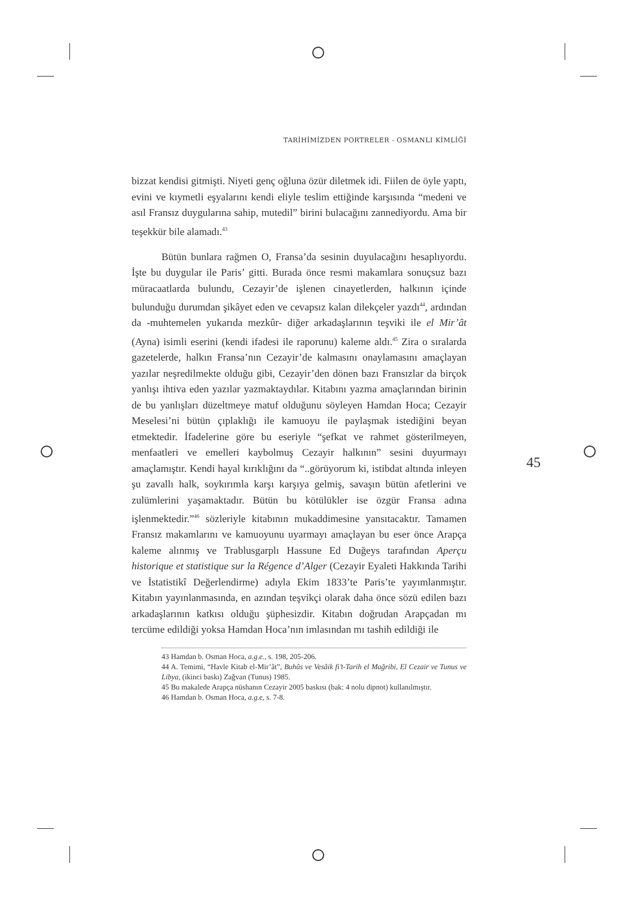TARİHİMİZDEN PORTRELER - OSMANLI KİMLİĞİ
bizzat kendisi gitmişti. Niyeti genç oğluna özür diletmek idi. Fiilen de öyle yaptı, evini ve kıymetli eşyalarını kendi eliyle teslim ettiğinde karşısında “medeni ve asıl Fransız duygularına sahip, mutedil” birini bulacağını zannediyordu. Ama bir teşekkür bile alamadı.<sup>43</sup>
Bütün bunlara rağmen O, Fransa’da sesinin duyulacağını hesaplıyordu. İşte bu duygular ile Paris’ gitti. Burada önce resmi makamlara sonuçsuz bazı müracaatlarda bulundu, Cezayir’de işlenen cinayetlerden, halkının içinde bulunduğu durumdan şikâyet eden ve cevapsız kalan dilekçeler yazdı<sup>44</sup>, ardından da -muhtemelen yukarıda mezkûr- diğer arkadaşlarının teşviki ile el Mir’ât (Ayna) isimli eserini (kendi ifadesi ile raporunu) kaleme aldı.<sup>45</sup> Zira o sıralarda gazetelerde, halkın Fransa’nın Cezayir’de kalmasını onaylamasını amaçlayan yazılar neşredilmekte olduğu gibi, Cezayir’den dönen bazı Fransızlar da birçok yanlışı ihtiva eden yazılar yazmaktaydılar. Kitabını yazma amaçlarından birinin de bu yanlışları düzeltmeye matuf olduğunu söyleyen Hamdan Hoca; Cezayir Meselesi’ni bütün çıplaklığı ile kamuoyu ile paylaşmak istediğini beyan etmektedir. İfadelerine göre bu eseriyle “şefkat ve rahmet gösterilmeyen, menfaatleri ve emelleri kaybolmuş Cezayir halkının” sesini duyurmayı amaçlamıştır. Kendi hayal kırıklığını da “..görüyorum ki, istibdat altında inleyen şu zavallı halk, soykırımla karşı karşıya gelmiş, savaşın bütün afetlerini ve zulümlerini yaşamaktadır. Bütün bu kötülükler ise özgür Fransa adına işlenmektedir.”<sup>46</sup> sözleriyle kitabının mukaddimesine yansıtacaktır. Tamamen Fransız makamlarını ve kamuoyunu uyarmayı amaçlayan bu eser önce Arapça kaleme alınmış ve Trablusgarplı Hassune Ed Duğeys tarafından Aperçu historique et statistique sur la Régence d’Alger (Cezayir Eyaleti Hakkında Tarihi ve İstatistikî Değerlendirme) adıyla Ekim 1833’te Paris’te yayımlanmıştır. Kitabın yayınlanmasında, en azından teşvikçi olarak daha önce sözü edilen bazı arkadaşlarının katkısı olduğu şüphesizdir. Kitabın doğrudan Arapçadan mı tercüme edildiği yoksa Hamdan Hoca’nın imlasından mı tashih edildiği ile
43 Hamdan b. Osman Hoca, a.g.e., s. 198, 205-206.
44 A. Temimi, “Havle Kitab el-Mir’ât”, Buhûs ve Vesâik fi’t-Tarih el Mağribi, El Cezair ve Tunus ve Libya, (ikinci baskı) Zağvan (Tunus) 1985.
45 Bu makalede Arapça nüshanın Cezayir 2005 baskısı (bak: 4 nolu dipnot) kullanılmıştır.
46 Hamdan b. Osman Hoca, a.g.e, s. 7-8.
45